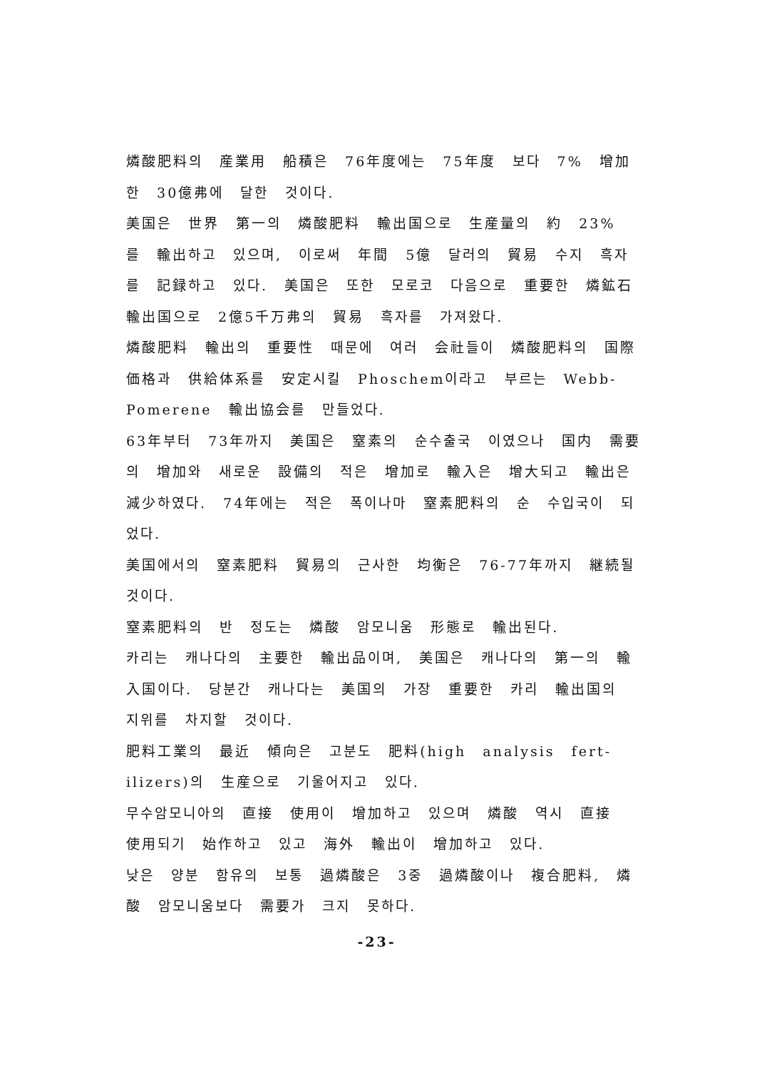燐酸肥料의 産業用 船積은 76年度에는 75年度 보다 7% 增加한 30億弗에 달한 것이다.
美国은 世界 第一의 燐酸肥料 輸出国으로 生産量의 約 23% 를 輸出하고 있으며, 이로써 年間 5億 달러의 貿易 수지 흑자를 記録하고 있다. 美国은 또한 모로코 다음으로 重要한 燐鉱石 輸出国으로 2億5千万弗의 貿易 흑자를 가져왔다.
燐酸肥料 輸出의 重要性 때문에 여러 会社들이 燐酸肥料의 国際価格과 供給体系를 安定시킬 Phoschem이라고 부르는 Webb-Pomerene 輸出協会를 만들었다.
63年부터 73年까지 美国은 窒素의 순수출국 이였으나 国内 需要의 增加와 새로운 設備의 적은 增加로 輸入은 增大되고 輸出은 減少하였다. 74年에는 적은 폭이나마 窒素肥料의 순 수입국이 되었다.
美国에서의 窒素肥料 貿易의 근사한 均衡은 76-77年까지 継続될 것이다.
窒素肥料의 반 정도는 燐酸 암모니움 形態로 輸出된다.
카리는 캐나다의 主要한 輸出品이며, 美国은 캐나다의 第一의 輸入国이다. 당분간 캐나다는 美国의 가장 重要한 카리 輸出国의 지위를 차지할 것이다.
肥料工業의 最近 傾向은 고분도 肥料(high analysis fert-ilizers)의 生産으로 기울어지고 있다.
무수암모니아의 直接 使用이 增加하고 있으며 燐酸 역시 直接 使用되기 始作하고 있고 海外 輸出이 增加하고 있다.
낮은 양분 함유의 보통 過燐酸은 3중 過燐酸이나 複合肥料, 燐酸 암모니움보다 需要가 크지 못하다.
-23-